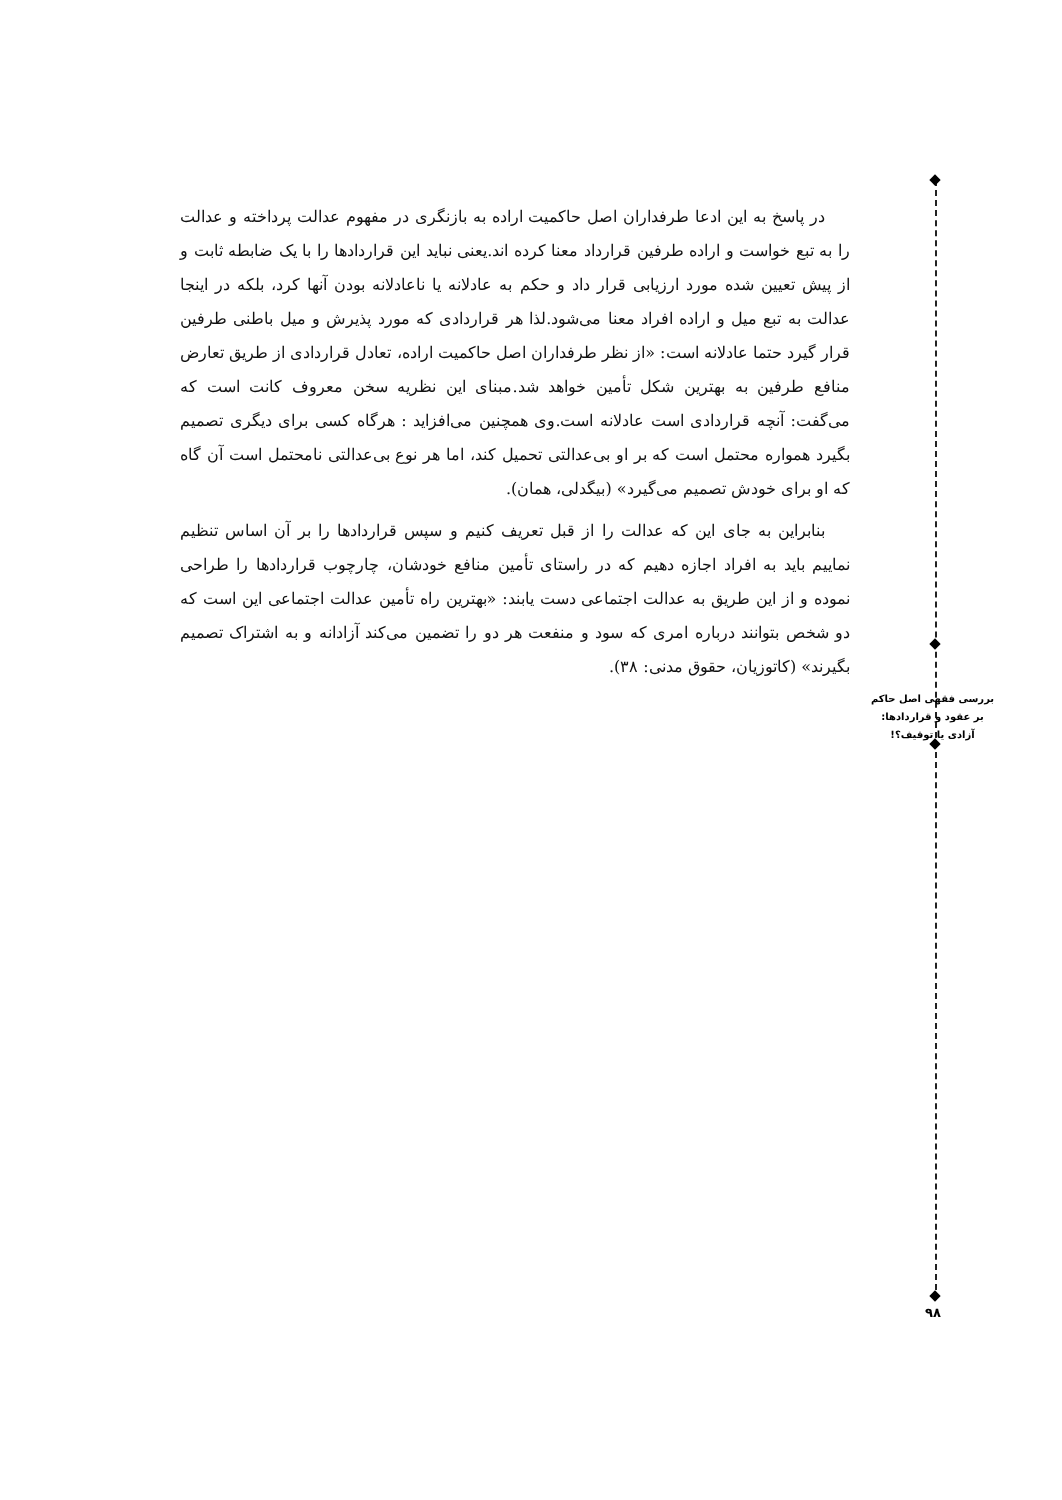در پاسخ به این ادعا طرفداران اصل حاکمیت اراده به بازنگری در مفهوم عدالت پرداخته و عدالت را به تبع خواست و اراده طرفین قرارداد معنا کرده اند.یعنی نباید این قراردادها را با یک ضابطه ثابت و از پیش تعیین شده مورد ارزیابی قرار داد و حکم به عادلانه یا ناعادلانه بودن آنها کرد، بلکه در اینجا عدالت به تبع میل و اراده افراد معنا می‌شود.لذا هر قراردادی که مورد پذیرش و میل باطنی طرفین قرار گیرد حتما عادلانه است: «از نظر طرفداران اصل حاکمیت اراده، تعادل قراردادی از طریق تعارض منافع طرفین به بهترین شکل تأمین خواهد شد.مبنای این نظریه سخن معروف کانت است که می‌گفت: آنچه قراردادی است عادلانه است.وی همچنین می‌افزاید : هرگاه کسی برای دیگری تصمیم بگیرد همواره محتمل است که بر او بی‌عدالتی تحمیل کند، اما هر نوع بی‌عدالتی نامحتمل است آن گاه که او برای خودش تصمیم می‌گیرد» (بیگدلی، همان).
بنابراین به جای این که عدالت را از قبل تعریف کنیم و سپس قراردادها را بر آن اساس تنظیم نماییم باید به افراد اجازه دهیم که در راستای تأمین منافع خودشان، چارچوب قراردادها را طراحی نموده و از این طریق به عدالت اجتماعی دست یابند: «بهترین راه تأمین عدالت اجتماعی این است که دو شخص بتوانند درباره امری که سود و منفعت هر دو را تضمین می‌کند آزادانه و به اشتراک تصمیم بگیرند» (کاتوزیان، حقوق مدنی: ۳۸).
بررسی فقهی اصل حاکم
بر عقود و قراردادها:
آزادی یا توقیف؟!
۹۸